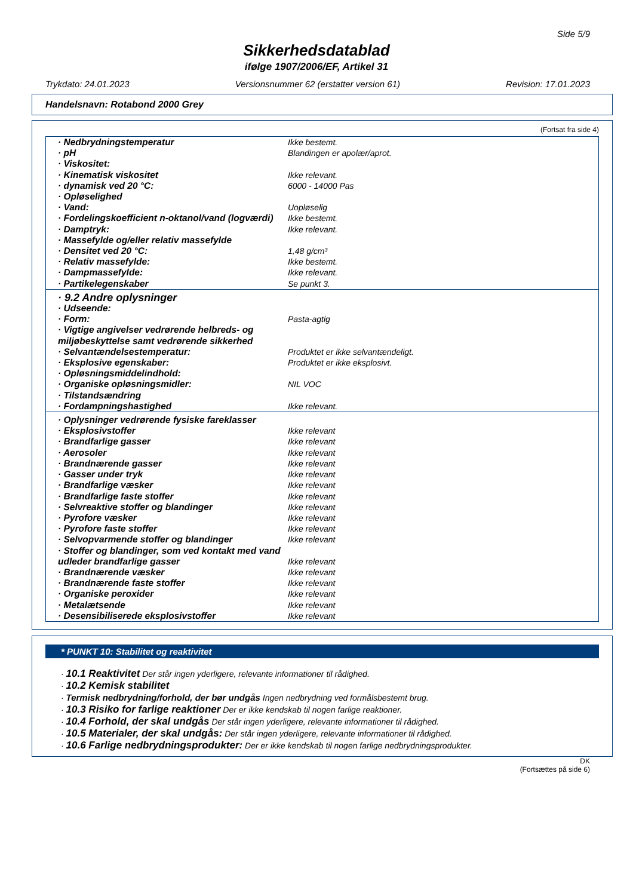Side 5/9
Sikkerhedsdatablad
ifølge 1907/2006/EF, Artikel 31
Trykdato: 24.01.2023 Versionsnummer 62 (erstatter version 61) Revision: 17.01.2023
Handelsnavn: Rotabond 2000 Grey
(Fortsat fra side 4)
| · Nedbrydningstemperatur | Ikke bestemt. |
| · pH | Blandingen er apolær/aprot. |
| · Viskositet: | |
| · Kinematisk viskositet | Ikke relevant. |
| · dynamisk ved 20 °C: | 6000 - 14000 Pas |
| · Opløselighed | |
| · Vand: | Uopløselig |
| · Fordelingskoefficient n-oktanol/vand (logværdi) | Ikke bestemt. |
| · Damptryk: | Ikke relevant. |
| · Massefylde og/eller relativ massefylde | |
| · Densitet ved 20 °C: | 1,48 g/cm³ |
| · Relativ massefylde: | Ikke bestemt. |
| · Dampmassefylde: | Ikke relevant. |
| · Partikelegenskaber | Se punkt 3. |
| · 9.2 Andre oplysninger | |
| · Udseende: | |
| · Form: | Pasta-agtig |
| · Vigtige angivelser vedrørende helbreds- og miljøbeskyttelse samt vedrørende sikkerhed | |
| · Selvantændelsestemperatur: | Produktet er ikke selvantændeligt. |
| · Eksplosive egenskaber: | Produktet er ikke eksplosivt. |
| · Opløsningsmiddelindhold: | |
| · Organiske opløsningsmidler: | NIL VOC |
| · Tilstandsændring | |
| · Fordampningshastighed | Ikke relevant. |
| · Oplysninger vedrørende fysiske fareklasser | |
| · Eksplosivstoffer | Ikke relevant |
| · Brandfarlige gasser | Ikke relevant |
| · Aerosoler | Ikke relevant |
| · Brandnærende gasser | Ikke relevant |
| · Gasser under tryk | Ikke relevant |
| · Brandfarlige væsker | Ikke relevant |
| · Brandfarlige faste stoffer | Ikke relevant |
| · Selvreaktive stoffer og blandinger | Ikke relevant |
| · Pyrofore væsker | Ikke relevant |
| · Pyrofore faste stoffer | Ikke relevant |
| · Selvopvarmende stoffer og blandinger | Ikke relevant |
| · Stoffer og blandinger, som ved kontakt med vand udleder brandfarlige gasser | Ikke relevant |
| · Brandnærende væsker | Ikke relevant |
| · Brandnærende faste stoffer | Ikke relevant |
| · Organiske peroxider | Ikke relevant |
| · Metalætsende | Ikke relevant |
| · Desensibiliserede eksplosivstoffer | Ikke relevant |
* PUNKT 10: Stabilitet og reaktivitet
· 10.1 Reaktivitet Der står ingen yderligere, relevante informationer til rådighed.
· 10.2 Kemisk stabilitet
· Termisk nedbrydning/forhold, der bør undgås Ingen nedbrydning ved formålsbestemt brug.
· 10.3 Risiko for farlige reaktioner Der er ikke kendskab til nogen farlige reaktioner.
· 10.4 Forhold, der skal undgås Der står ingen yderligere, relevante informationer til rådighed.
· 10.5 Materialer, der skal undgås: Der står ingen yderligere, relevante informationer til rådighed.
· 10.6 Farlige nedbrydningsprodukter: Der er ikke kendskab til nogen farlige nedbrydningsprodukter.
DK
(Fortsættes på side 6)